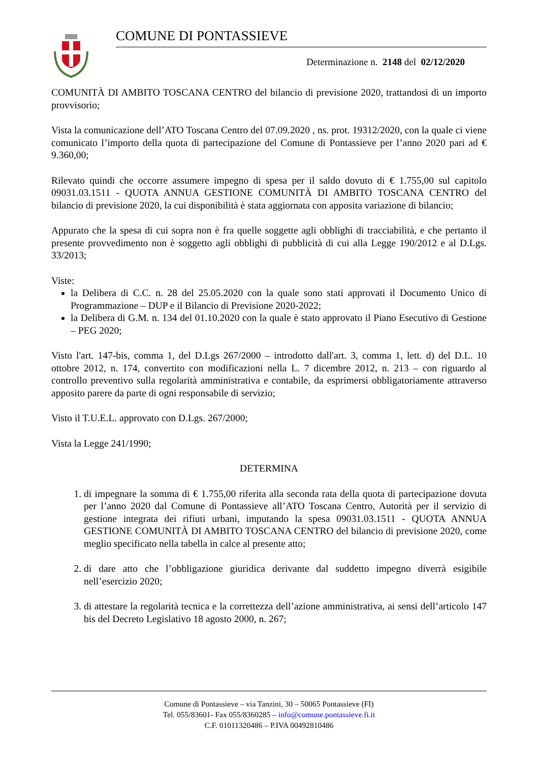COMUNE DI PONTASSIEVE
Determinazione n. 2148 del 02/12/2020
COMUNITÀ DI AMBITO TOSCANA CENTRO del bilancio di previsione 2020, trattandosi di un importo provvisorio;
Vista la comunicazione dell’ATO Toscana Centro del 07.09.2020 , ns. prot. 19312/2020, con la quale ci viene comunicato l’importo della quota di partecipazione del Comune di Pontassieve per l’anno 2020 pari ad € 9.360,00;
Rilevato quindi che occorre assumere impegno di spesa per il saldo dovuto di € 1.755,00 sul capitolo 09031.03.1511 - QUOTA ANNUA GESTIONE COMUNITÀ DI AMBITO TOSCANA CENTRO del bilancio di previsione 2020, la cui disponibilità è stata aggiornata con apposita variazione di bilancio;
Appurato che la spesa di cui sopra non è fra quelle soggette agli obblighi di tracciabilità, e che pertanto il presente provvedimento non è soggetto agli obblighi di pubblicità di cui alla Legge 190/2012 e al D.Lgs. 33/2013;
Viste:
la Delibera di C.C. n. 28 del 25.05.2020 con la quale sono stati approvati il Documento Unico di Programmazione – DUP e il Bilancio di Previsione 2020-2022;
la Delibera di G.M. n. 134 del 01.10.2020 con la quale è stato approvato il Piano Esecutivo di Gestione – PEG 2020;
Visto l'art. 147-bis, comma 1, del D.Lgs 267/2000 – introdotto dall'art. 3, comma 1, lett. d) del D.L. 10 ottobre 2012, n. 174, convertito con modificazioni nella L. 7 dicembre 2012, n. 213 – con riguardo al controllo preventivo sulla regolarità amministrativa e contabile, da esprimersi obbligatoriamente attraverso apposito parere da parte di ogni responsabile di servizio;
Visto il T.U.E.L. approvato con D.Lgs. 267/2000;
Vista la Legge 241/1990;
DETERMINA
1. di impegnare la somma di € 1.755,00 riferita alla seconda rata della quota di partecipazione dovuta per l’anno 2020 dal Comune di Pontassieve all’ATO Toscana Centro, Autorità per il servizio di gestione integrata dei rifiuti urbani, imputando la spesa 09031.03.1511 - QUOTA ANNUA GESTIONE COMUNITÀ DI AMBITO TOSCANA CENTRO del bilancio di previsione 2020, come meglio specificato nella tabella in calce al presente atto;
2. di dare atto che l’obbligazione giuridica derivante dal suddetto impegno diverrà esigibile nell’esercizio 2020;
3. di attestare la regolarità tecnica e la correttezza dell’azione amministrativa, ai sensi dell’articolo 147 bis del Decreto Legislativo 18 agosto 2000, n. 267;
Comune di Pontassieve – via Tanzini, 30 – 50065 Pontassieve (FI)
Tel. 055/83601- Fax 055/8360285 – info@comune.pontassieve.fi.it
C.F. 01011320486 – P.IVA 00492810486